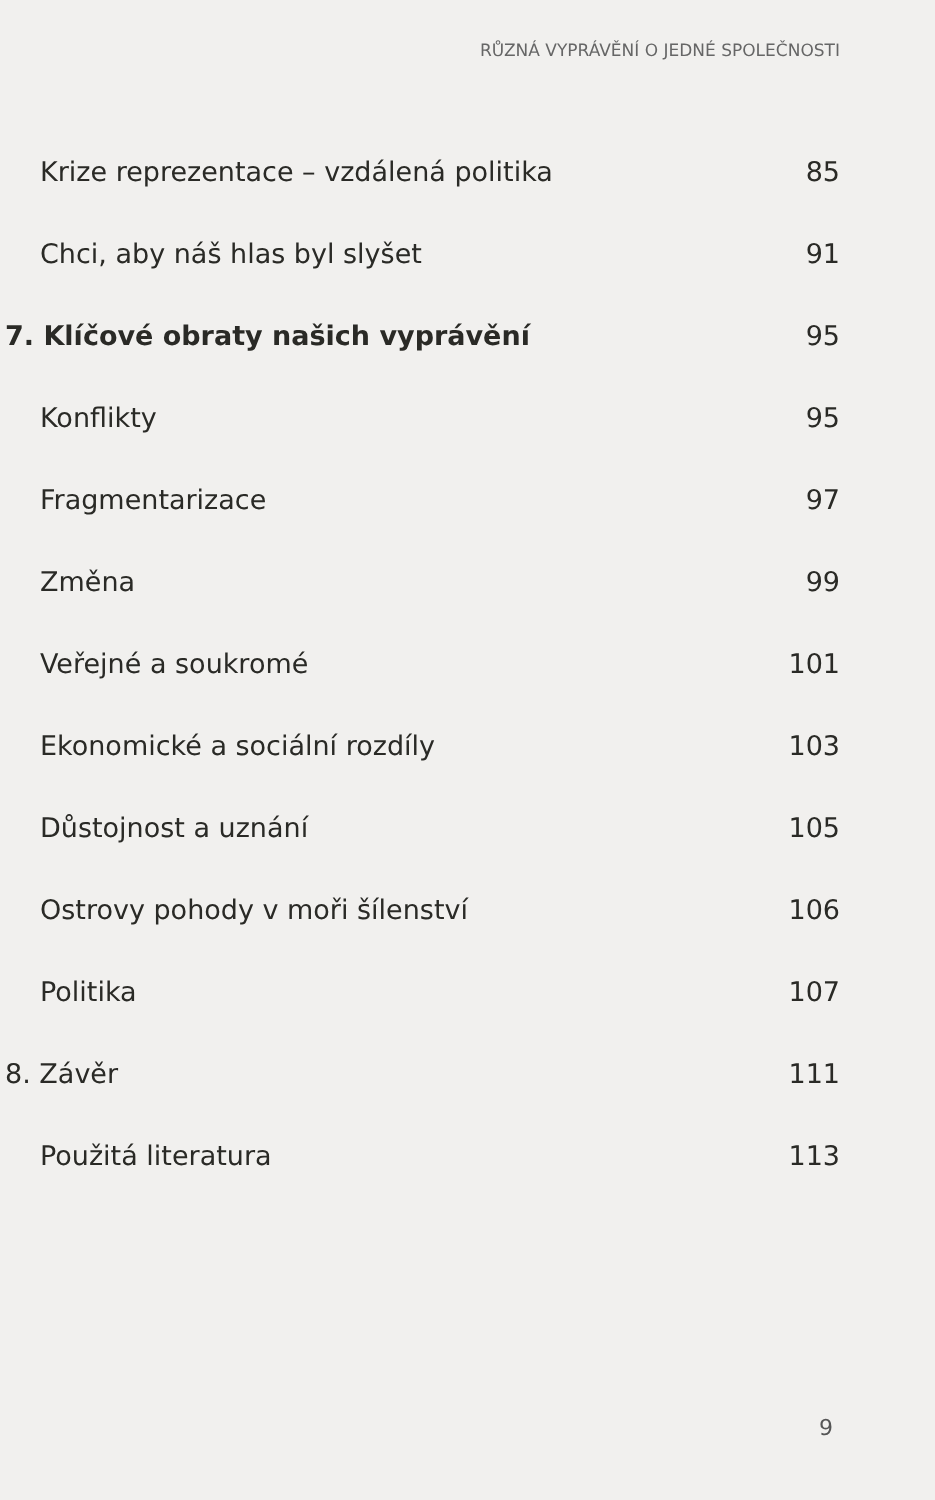RŮZNÁ VYPRÁVĚNÍ O JEDNÉ SPOLEČNOSTI
Krize reprezentace – vzdálená politika 85
Chci, aby náš hlas byl slyšet 91
7. Klíčové obraty našich vyprávění 95
Konflikty 95
Fragmentarizace 97
Změna 99
Veřejné a soukromé 101
Ekonomické a sociální rozdíly 103
Důstojnost a uznání 105
Ostrovy pohody v moři šílenství 106
Politika 107
8. Závěr 111
Použitá literatura 113
9